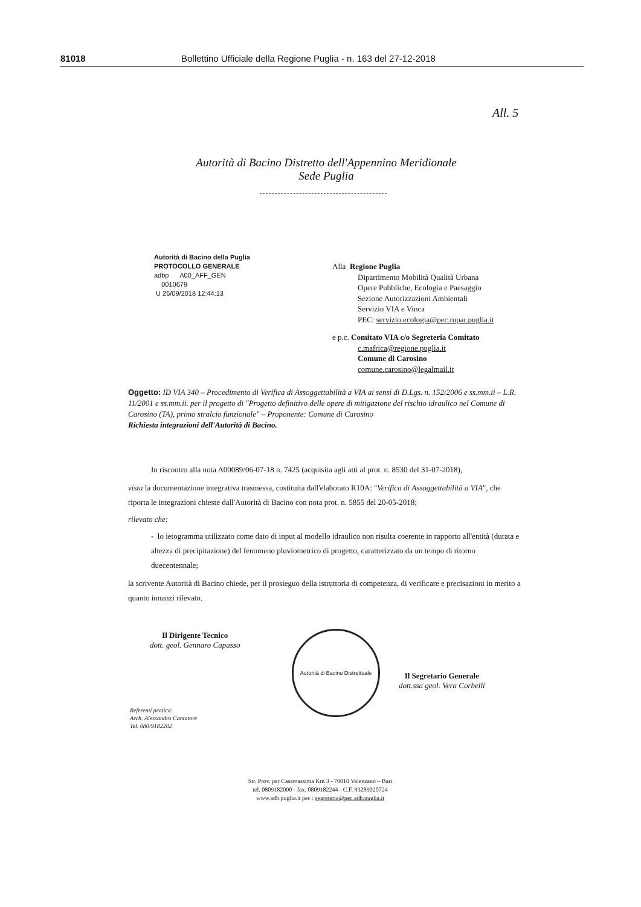81018 Bollettino Ufficiale della Regione Puglia - n. 163 del 27-12-2018
All. 5
Autorità di Bacino Distretto dell'Appennino Meridionale
Sede Puglia
Autorità di Bacino della Puglia
PROTOCOLLO GENERALE
adbp A00_AFF_GEN
0010679
U 26/09/2018 12:44:13
Alla Regione Puglia
Dipartimento Mobilità Qualità Urbana
Opere Pubbliche, Ecologia e Paesaggio
Sezione Autorizzazioni Ambientali
Servizio VIA e Vinca
PEC: servizio.ecologia@pec.rupar.puglia.it
e p.c. Comitato VIA c/o Segreteria Comitato
c.mafrica@regione.puglia.it
Comune di Carosino
comune.carosino@legalmail.it
Oggetto: ID VIA 340 – Procedimento di Verifica di Assoggettabilità a VIA ai sensi di D.Lgs. n. 152/2006 e ss.mm.ii – L.R. 11/2001 e ss.mm.ii. per il progetto di "Progetto definitivo delle opere di mitigazione del rischio idraulico nel Comune di Carosino (TA), primo stralcio funzionale" – Proponente: Comune di Carosino
Richiesta integrazioni dell'Autorità di Bacino.
In riscontro alla nota A00089/06-07-18 n. 7425 (acquisita agli atti al prot. n. 8530 del 31-07-2018),
vista la documentazione integrativa trasmessa, costituita dall'elaborato R10A: "Verifica di Assoggettabilità a VIA", che riporta le integrazioni chieste dall'Autorità di Bacino con nota prot. n. 5855 del 20-05-2018;
rilevato che:
- lo ietogramma utilizzato come dato di input al modello idraulico non risulta coerente in rapporto all'entità (durata e altezza di precipitazione) del fenomeno pluviometrico di progetto, caratterizzato da un tempo di ritorno duecentennale;
la scrivente Autorità di Bacino chiede, per il prosieguo della istruttoria di competenza, di verificare e precisazioni in merito a quanto innanzi rilevato.
Il Dirigente Tecnico
dott. geol. Gennaro Capasso
Autorità di Bacino Distrettuale
Il Segretario Generale
dott.ssa geol. Vera Corbelli
Referenti pratica:
Arch. Alessandro Cantatore
Tel. 080/9182202
Str. Prov. per Casamassima Km 3 - 70010 Valenzano – Bari
tel. 0809182000 - fax. 0809182244 - C.F. 93289020724
www.adb.puglia.it pec : segreteria@pec.adb.puglia.it